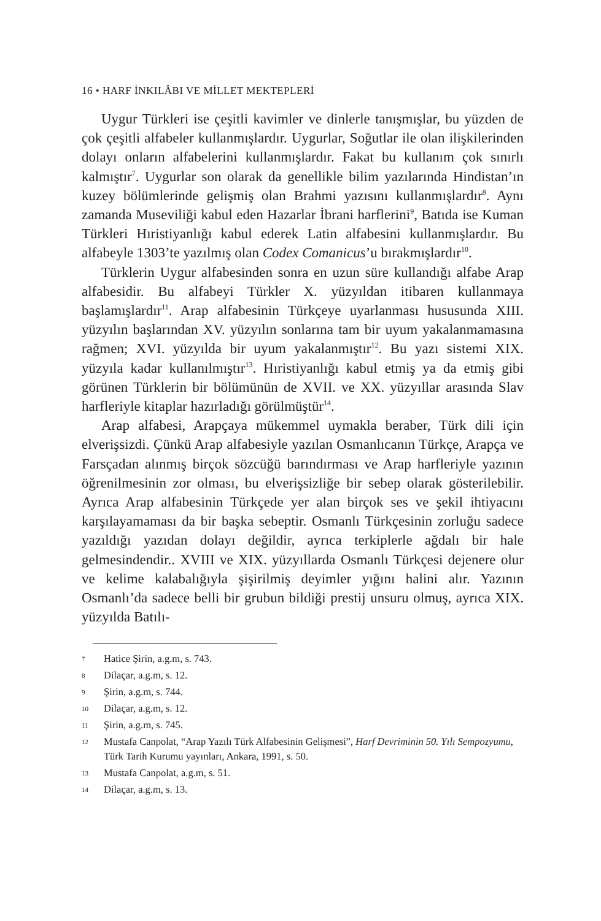16 • HARF İNKILÂBI VE MİLLET MEKTEPLERİ
Uygur Türkleri ise çeşitli kavimler ve dinlerle tanışmışlar, bu yüzden de çok çeşitli alfabeler kullanmışlardır. Uygurlar, Soğutlar ile olan ilişkilerinden dolayı onların alfabelerini kullanmışlardır. Fakat bu kullanım çok sınırlı kalmıştır<sup>7</sup>. Uygurlar son olarak da genellikle bilim yazılarında Hindistan’ın kuzey bölümlerinde gelişmiş olan Brahmi yazısını kullanmışlardır<sup>8</sup>. Aynı zamanda Museviliği kabul eden Hazarlar İbrani harflerini<sup>9</sup>, Batıda ise Kuman Türkleri Hıristiyanlığı kabul ederek Latin alfabesini kullanmışlardır. Bu alfabeyle 1303’te yazılmış olan Codex Comanicus’u bırakmışlardır<sup>10</sup>.
Türklerin Uygur alfabesinden sonra en uzun süre kullandığı alfabe Arap alfabesidir. Bu alfabeyi Türkler X. yüzyıldan itibaren kullanmaya başlamışlardır<sup>11</sup>. Arap alfabesinin Türkçeye uyarlanması hususunda XIII. yüzyılın başlarından XV. yüzyılın sonlarına tam bir uyum yakalanmamasına rağmen; XVI. yüzyılda bir uyum yakalanmıştır<sup>12</sup>. Bu yazı sistemi XIX. yüzyıla kadar kullanılmıştır<sup>13</sup>. Hıristiyanlığı kabul etmiş ya da etmiş gibi görünen Türklerin bir bölümünün de XVII. ve XX. yüzyıllar arasında Slav harfleriyle kitaplar hazırladığı görülmüştür<sup>14</sup>.
Arap alfabesi, Arapçaya mükemmel uymakla beraber, Türk dili için elverişsizdi. Çünkü Arap alfabesiyle yazılan Osmanlıcanın Türkçe, Arapça ve Farsçadan alınmış birçok sözcüğü barındırması ve Arap harfleriyle yazının öğrenilmesinin zor olması, bu elverişsizliğe bir sebep olarak gösterilebilir. Ayrıca Arap alfabesinin Türkçede yer alan birçok ses ve şekil ihtiyacını karşılayamaması da bir başka sebeptir. Osmanlı Türkçesinin zorluğu sadece yazıldığı yazıdan dolayı değildir, ayrıca terkiplerle ağdalı bir hale gelmesindendir.. XVIII ve XIX. yüzyıllarda Osmanlı Türkçesi dejenere olur ve kelime kalabalığıyla şişirilmiş deyimler yığını halini alır. Yazının Osmanlı’da sadece belli bir grubun bildiği prestij unsuru olmuş, ayrıca XIX. yüzyılda Batılı-
7 Hatice Şirin, a.g.m, s. 743.
8 Dilaçar, a.g.m, s. 12.
9 Şirin, a.g.m, s. 744.
10 Dilaçar, a.g.m, s. 12.
11 Şirin, a.g.m, s. 745.
12 Mustafa Canpolat, “Arap Yazılı Türk Alfabesinin Gelişmesi”, Harf Devriminin 50. Yılı Sempozyumu, Türk Tarih Kurumu yayınları, Ankara, 1991, s. 50.
13 Mustafa Canpolat, a.g.m, s. 51.
14 Dilaçar, a.g.m, s. 13.